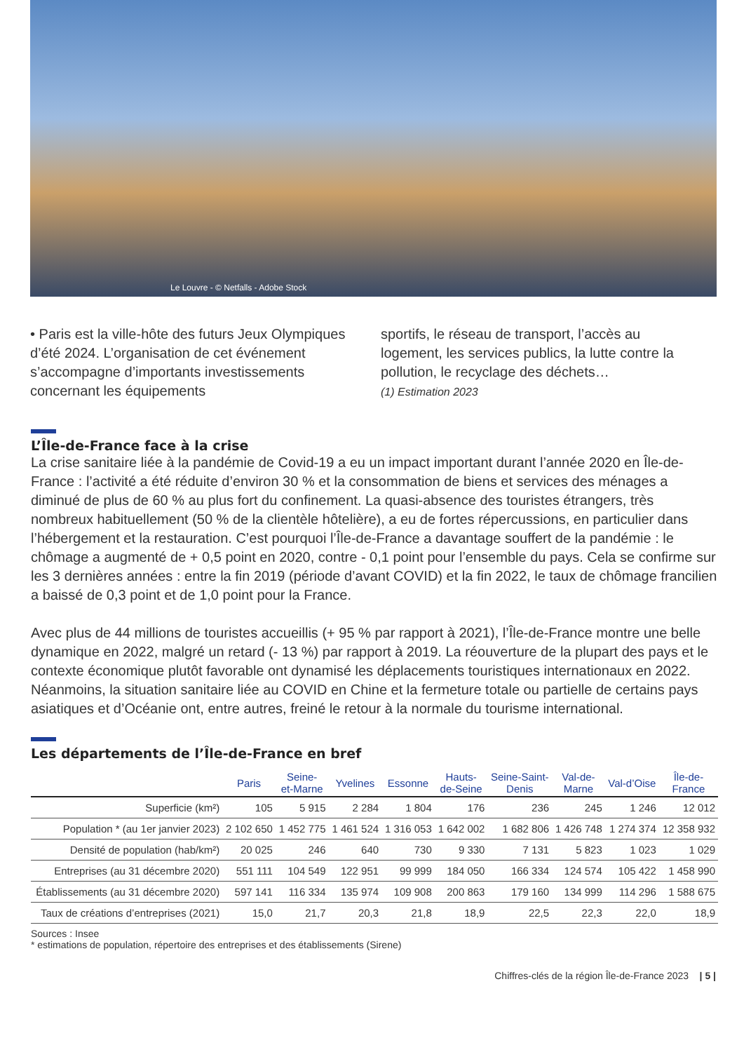Le Louvre - © Netfalls - Adobe Stock
• Paris est la ville-hôte des futurs Jeux Olympiques d’été 2024. L’organisation de cet événement s’accompagne d’importants investissements concernant les équipements
sportifs, le réseau de transport, l’accès au logement, les services publics, la lutte contre la pollution, le recyclage des déchets…
(1) Estimation 2023
L’Île-de-France face à la crise
La crise sanitaire liée à la pandémie de Covid-19 a eu un impact important durant l’année 2020 en Île-de-France : l’activité a été réduite d’environ 30 % et la consommation de biens et services des ménages a diminué de plus de 60 % au plus fort du confinement. La quasi-absence des touristes étrangers, très nombreux habituellement (50 % de la clientèle hôtelière), a eu de fortes répercussions, en particulier dans l’hébergement et la restauration. C’est pourquoi l’Île-de-France a davantage souffert de la pandémie : le chômage a augmenté de + 0,5 point en 2020, contre - 0,1 point pour l’ensemble du pays. Cela se confirme sur les 3 dernières années : entre la fin 2019 (période d’avant COVID) et la fin 2022, le taux de chômage francilien a baissé de 0,3 point et de 1,0 point pour la France.
Avec plus de 44 millions de touristes accueillis (+ 95 % par rapport à 2021), l’Île-de-France montre une belle dynamique en 2022, malgré un retard (- 13 %) par rapport à 2019. La réouverture de la plupart des pays et le contexte économique plutôt favorable ont dynamisé les déplacements touristiques internationaux en 2022. Néanmoins, la situation sanitaire liée au COVID en Chine et la fermeture totale ou partielle de certains pays asiatiques et d’Océanie ont, entre autres, freiné le retour à la normale du tourisme international.
Les départements de l’Île-de-France en bref
| | Paris | Seine- et-Marne | Yvelines | Essonne | Hauts- de-Seine | Seine-Saint- Denis | Val-de- Marne | Val-d’Oise | Île-de- France |
| --- | --- | --- | --- | --- | --- | --- | --- | --- | --- |
| Superficie (km²) | 105 | 5 915 | 2 284 | 1 804 | 176 | 236 | 245 | 1 246 | 12 012 |
| Population * (au 1er janvier 2023) | 2 102 650 | 1 452 775 | 1 461 524 | 1 316 053 | 1 642 002 | 1 682 806 | 1 426 748 | 1 274 374 | 12 358 932 |
| Densité de population (hab/km²) | 20 025 | 246 | 640 | 730 | 9 330 | 7 131 | 5 823 | 1 023 | 1 029 |
| Entreprises (au 31 décembre 2020) | 551 111 | 104 549 | 122 951 | 99 999 | 184 050 | 166 334 | 124 574 | 105 422 | 1 458 990 |
| Établissements (au 31 décembre 2020) | 597 141 | 116 334 | 135 974 | 109 908 | 200 863 | 179 160 | 134 999 | 114 296 | 1 588 675 |
| Taux de créations d’entreprises (2021) | 15,0 | 21,7 | 20,3 | 21,8 | 18,9 | 22,5 | 22,3 | 22,0 | 18,9 |
Sources : Insee
* estimations de population, répertoire des entreprises et des établissements (Sirene)
Chiffres-clés de la région Île-de-France 2023 | 5 |